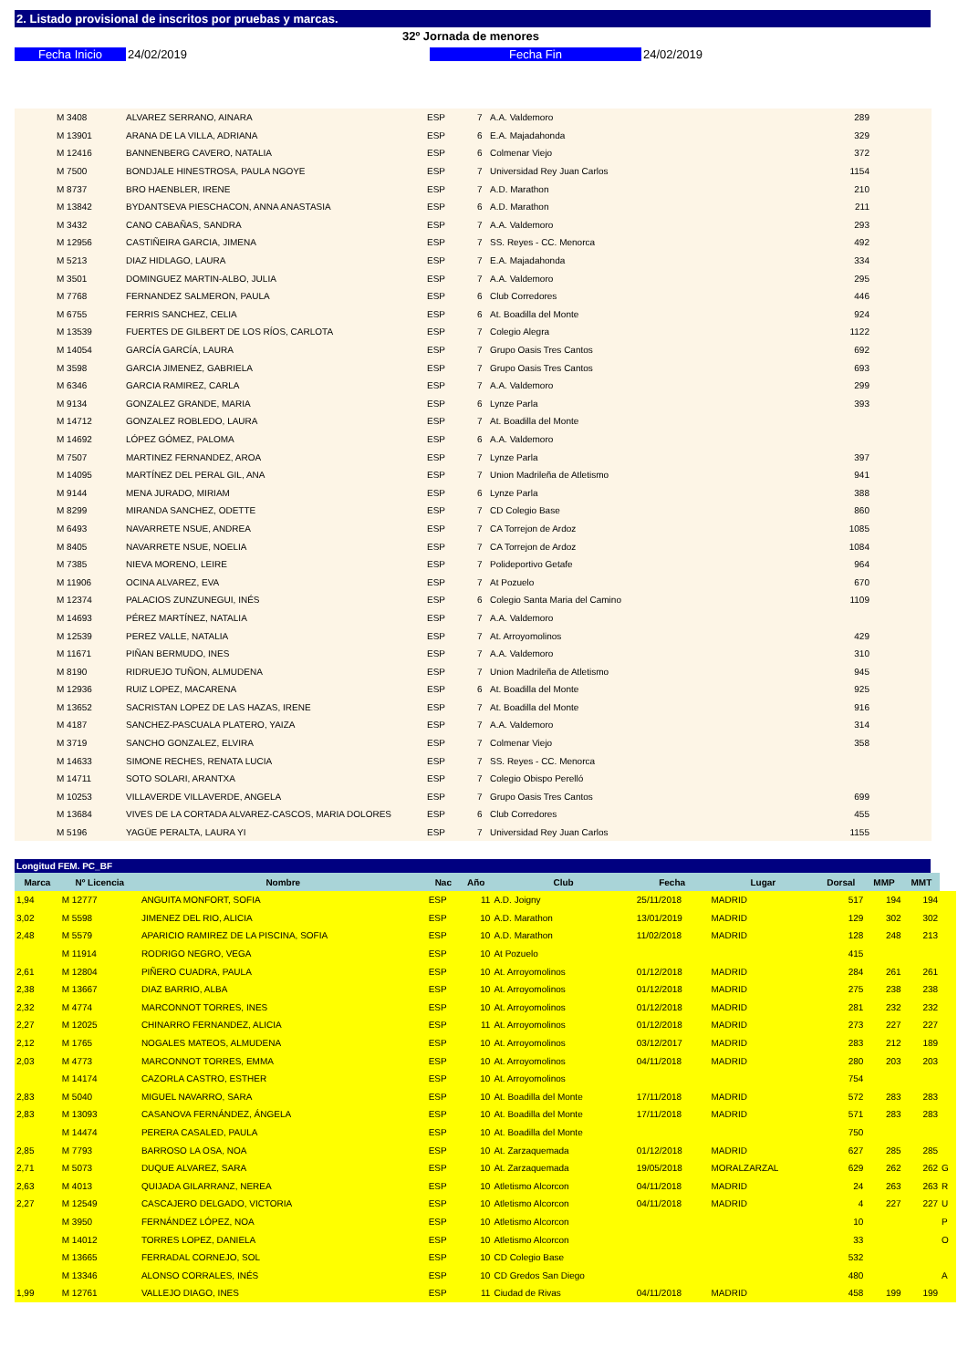2. Listado provisional de inscritos por pruebas y marcas.
32º Jornada de menores
Fecha Inicio 24/02/2019 Fecha Fin 24/02/2019
| | M 3408 | ALVAREZ SERRANO, AINARA | ESP | 7 | A.A. Valdemoro | 289 | |
| | M 13901 | ARANA DE LA VILLA, ADRIANA | ESP | 6 | E.A. Majadahonda | 329 | |
| | M 12416 | BANNENBERG CAVERO, NATALIA | ESP | 6 | Colmenar Viejo | 372 | |
| | M 7500 | BONDJALE HINESTROSA, PAULA NGOYE | ESP | 7 | Universidad Rey Juan Carlos | 1154 | |
| | M 8737 | BRO HAENBLER, IRENE | ESP | 7 | A.D. Marathon | 210 | |
| | M 13842 | BYDANTSEVA PIESCHACON, ANNA ANASTASIA | ESP | 6 | A.D. Marathon | 211 | |
| | M 3432 | CANO CABAÑAS, SANDRA | ESP | 7 | A.A. Valdemoro | 293 | |
| | M 12956 | CASTIÑEIRA GARCIA, JIMENA | ESP | 7 | SS. Reyes - CC. Menorca | 492 | |
| | M 5213 | DIAZ HIDLAGO, LAURA | ESP | 7 | E.A. Majadahonda | 334 | |
| | M 3501 | DOMINGUEZ MARTIN-ALBO, JULIA | ESP | 7 | A.A. Valdemoro | 295 | |
| | M 7768 | FERNANDEZ SALMERON, PAULA | ESP | 6 | Club Corredores | 446 | |
| | M 6755 | FERRIS SANCHEZ, CELIA | ESP | 6 | At. Boadilla del Monte | 924 | |
| | M 13539 | FUERTES DE GILBERT DE LOS RÍOS, CARLOTA | ESP | 7 | Colegio Alegra | 1122 | |
| | M 14054 | GARCÍA GARCÍA, LAURA | ESP | 7 | Grupo Oasis Tres Cantos | 692 | |
| | M 3598 | GARCIA JIMENEZ, GABRIELA | ESP | 7 | Grupo Oasis Tres Cantos | 693 | |
| | M 6346 | GARCIA RAMIREZ, CARLA | ESP | 7 | A.A. Valdemoro | 299 | |
| | M 9134 | GONZALEZ GRANDE, MARIA | ESP | 6 | Lynze Parla | 393 | |
| | M 14712 | GONZALEZ ROBLEDO, LAURA | ESP | 7 | At. Boadilla del Monte | | |
| | M 14692 | LÓPEZ GÓMEZ, PALOMA | ESP | 6 | A.A. Valdemoro | | |
| | M 7507 | MARTINEZ FERNANDEZ, AROA | ESP | 7 | Lynze Parla | 397 | |
| | M 14095 | MARTÍNEZ DEL PERAL GIL, ANA | ESP | 7 | Union Madrileña de Atletismo | 941 | |
| | M 9144 | MENA JURADO, MIRIAM | ESP | 6 | Lynze Parla | 388 | |
| | M 8299 | MIRANDA SANCHEZ, ODETTE | ESP | 7 | CD Colegio Base | 860 | |
| | M 6493 | NAVARRETE NSUE, ANDREA | ESP | 7 | CA Torrejon de Ardoz | 1085 | |
| | M 8405 | NAVARRETE NSUE, NOELIA | ESP | 7 | CA Torrejon de Ardoz | 1084 | |
| | M 7385 | NIEVA MORENO, LEIRE | ESP | 7 | Polideportivo Getafe | 964 | |
| | M 11906 | OCINA ALVAREZ, EVA | ESP | 7 | At Pozuelo | 670 | |
| | M 12374 | PALACIOS ZUNZUNEGUI, INÉS | ESP | 6 | Colegio Santa Maria del Camino | 1109 | |
| | M 14693 | PÉREZ MARTÍNEZ, NATALIA | ESP | 7 | A.A. Valdemoro | | |
| | M 12539 | PEREZ VALLE, NATALIA | ESP | 7 | At. Arroyomolinos | 429 | |
| | M 11671 | PIÑAN BERMUDO, INES | ESP | 7 | A.A. Valdemoro | 310 | |
| | M 8190 | RIDRUEJO TUÑON, ALMUDENA | ESP | 7 | Union Madrileña de Atletismo | 945 | |
| | M 12936 | RUIZ LOPEZ, MACARENA | ESP | 6 | At. Boadilla del Monte | 925 | |
| | M 13652 | SACRISTAN LOPEZ DE LAS HAZAS, IRENE | ESP | 7 | At. Boadilla del Monte | 916 | |
| | M 4187 | SANCHEZ-PASCUALA PLATERO, YAIZA | ESP | 7 | A.A. Valdemoro | 314 | |
| | M 3719 | SANCHO GONZALEZ, ELVIRA | ESP | 7 | Colmenar Viejo | 358 | |
| | M 14633 | SIMONE RECHES, RENATA LUCIA | ESP | 7 | SS. Reyes - CC. Menorca | | |
| | M 14711 | SOTO SOLARI, ARANTXA | ESP | 7 | Colegio Obispo Perelló | | |
| | M 10253 | VILLAVERDE VILLAVERDE, ANGELA | ESP | 7 | Grupo Oasis Tres Cantos | 699 | |
| | M 13684 | VIVES DE LA CORTADA ALVAREZ-CASCOS, MARIA DOLORES | ESP | 6 | Club Corredores | 455 | |
| | M 5196 | YAGÜE PERALTA, LAURA YI | ESP | 7 | Universidad Rey Juan Carlos | 1155 | |
Longitud FEM. PC_BF
| Marca | Nº Licencia | Nombre | Nac | Año | Club | Fecha | Lugar | Dorsal | MMP | MMT | |
| --- | --- | --- | --- | --- | --- | --- | --- | --- | --- | --- | --- |
| 1,94 | M 12777 | ANGUITA MONFORT, SOFIA | ESP | 11 | A.D. Joigny | 25/11/2018 | MADRID | 517 | 194 | 194 | |
| 3,02 | M 5598 | JIMENEZ DEL RIO, ALICIA | ESP | 10 | A.D. Marathon | 13/01/2019 | MADRID | 129 | 302 | 302 | |
| 2,48 | M 5579 | APARICIO RAMIREZ DE LA PISCINA, SOFIA | ESP | 10 | A.D. Marathon | 11/02/2018 | MADRID | 128 | 248 | 213 | |
| | M 11914 | RODRIGO NEGRO, VEGA | ESP | 10 | At Pozuelo | | | 415 | | | |
| 2,61 | M 12804 | PIÑERO CUADRA, PAULA | ESP | 10 | At. Arroyomolinos | 01/12/2018 | MADRID | 284 | 261 | 261 | |
| 2,38 | M 13667 | DIAZ BARRIO, ALBA | ESP | 10 | At. Arroyomolinos | 01/12/2018 | MADRID | 275 | 238 | 238 | |
| 2,32 | M 4774 | MARCONNOT TORRES, INES | ESP | 10 | At. Arroyomolinos | 01/12/2018 | MADRID | 281 | 232 | 232 | |
| 2,27 | M 12025 | CHINARRO FERNANDEZ, ALICIA | ESP | 11 | At. Arroyomolinos | 01/12/2018 | MADRID | 273 | 227 | 227 | |
| 2,12 | M 1765 | NOGALES MATEOS, ALMUDENA | ESP | 10 | At. Arroyomolinos | 03/12/2017 | MADRID | 283 | 212 | 189 | |
| 2,03 | M 4773 | MARCONNOT TORRES, EMMA | ESP | 10 | At. Arroyomolinos | 04/11/2018 | MADRID | 280 | 203 | 203 | |
| | M 14174 | CAZORLA CASTRO, ESTHER | ESP | 10 | At. Arroyomolinos | | | 754 | | | |
| 2,83 | M 5040 | MIGUEL NAVARRO, SARA | ESP | 10 | At. Boadilla del Monte | 17/11/2018 | MADRID | 572 | 283 | 283 | |
| 2,83 | M 13093 | CASANOVA FERNÁNDEZ, ÁNGELA | ESP | 10 | At. Boadilla del Monte | 17/11/2018 | MADRID | 571 | 283 | 283 | |
| | M 14474 | PERERA CASALED, PAULA | ESP | 10 | At. Boadilla del Monte | | | 750 | | | |
| 2,85 | M 7793 | BARROSO LA OSA, NOA | ESP | 10 | At. Zarzaquemada | 01/12/2018 | MADRID | 627 | 285 | 285 | |
| 2,71 | M 5073 | DUQUE ALVAREZ, SARA | ESP | 10 | At. Zarzaquemada | 19/05/2018 | MORALZARZAL | 629 | 262 | 262 | G |
| 2,63 | M 4013 | QUIJADA GILARRANZ, NEREA | ESP | 10 | Atletismo Alcorcon | 04/11/2018 | MADRID | 24 | 263 | 263 | R |
| 2,27 | M 12549 | CASCAJERO DELGADO, VICTORIA | ESP | 10 | Atletismo Alcorcon | 04/11/2018 | MADRID | 4 | 227 | 227 | U |
| | M 3950 | FERNÁNDEZ LÓPEZ, NOA | ESP | 10 | Atletismo Alcorcon | | | 10 | | | P |
| | M 14012 | TORRES LOPEZ, DANIELA | ESP | 10 | Atletismo Alcorcon | | | 33 | | | O |
| | M 13665 | FERRADAL CORNEJO, SOL | ESP | 10 | CD Colegio Base | | | 532 | | | |
| | M 13346 | ALONSO CORRALES, INÉS | ESP | 10 | CD Gredos San Diego | | | 480 | | | A |
| 1,99 | M 12761 | VALLEJO DIAGO, INES | ESP | 11 | Ciudad de Rivas | 04/11/2018 | MADRID | 458 | 199 | 199 | |